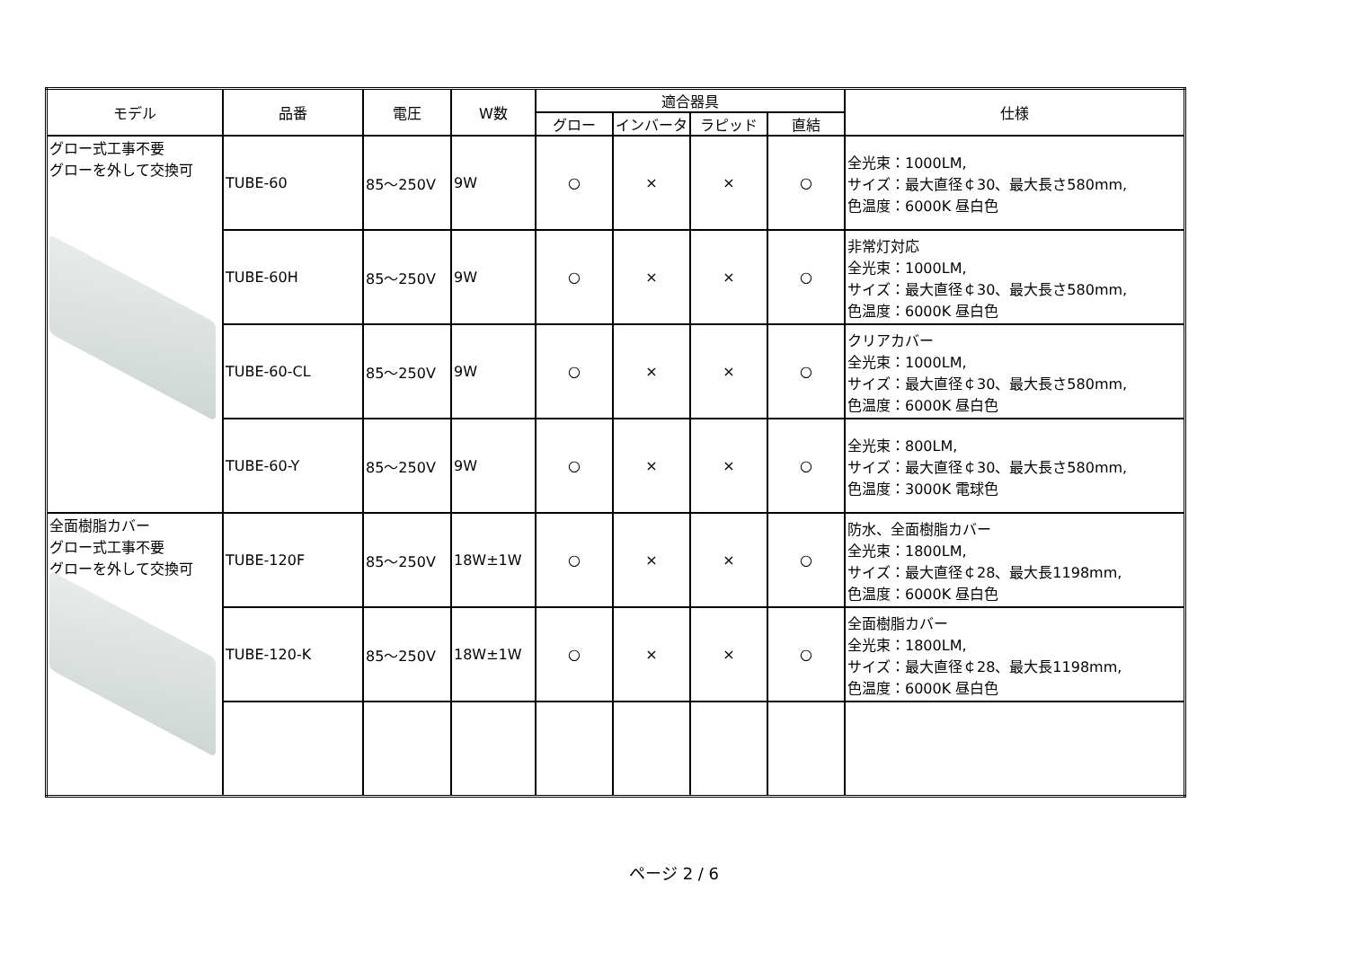| モデル | 品番 | 電圧 | W数 | 適合器具 | | | | 仕様 |
| --- | --- | --- | --- | --- | --- | --- | --- | --- |
| | | | | グロー | インバータ | ラピッド | 直結 | |
| グロー式工事不要 グローを外して交換可 | TUBE-60 | 85～250V | 9W | ○ | × | × | ○ | 全光束：1000LM, サイズ：最大直径￠30、最大長さ580mm, 色温度：6000K 昼白色 |
| | TUBE-60H | 85～250V | 9W | ○ | × | × | ○ | 非常灯対応 全光束：1000LM, サイズ：最大直径￠30、最大長さ580mm, 色温度：6000K 昼白色 |
| | TUBE-60-CL | 85～250V | 9W | ○ | × | × | ○ | クリアカバー 全光束：1000LM, サイズ：最大直径￠30、最大長さ580mm, 色温度：6000K 昼白色 |
| | TUBE-60-Y | 85～250V | 9W | ○ | × | × | ○ | 全光束：800LM, サイズ：最大直径￠30、最大長さ580mm, 色温度：3000K 電球色 |
| 全面樹脂カバー グロー式工事不要 グローを外して交換可 | TUBE-120F | 85～250V | 18W±1W | ○ | × | × | ○ | 防水、全面樹脂カバー 全光束：1800LM, サイズ：最大直径￠28、最大長1198mm, 色温度：6000K 昼白色 |
| | TUBE-120-K | 85～250V | 18W±1W | ○ | × | × | ○ | 全面樹脂カバー 全光束：1800LM, サイズ：最大直径￠28、最大長1198mm, 色温度：6000K 昼白色 |
ページ 2 / 6